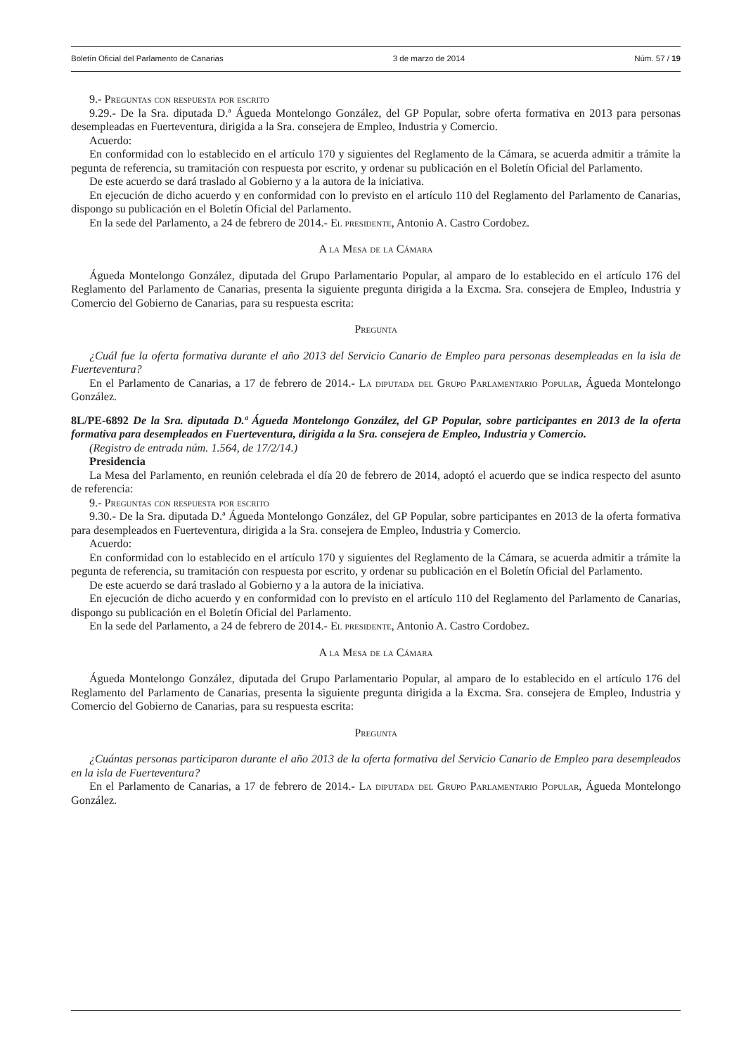Boletín Oficial del Parlamento de Canarias 3 de marzo de 2014 Núm. 57 / 19
9.- Preguntas con respuesta por escrito
9.29.- De la Sra. diputada D.ª Águeda Montelongo González, del GP Popular, sobre oferta formativa en 2013 para personas desempleadas en Fuerteventura, dirigida a la Sra. consejera de Empleo, Industria y Comercio.
Acuerdo:
En conformidad con lo establecido en el artículo 170 y siguientes del Reglamento de la Cámara, se acuerda admitir a trámite la pegunta de referencia, su tramitación con respuesta por escrito, y ordenar su publicación en el Boletín Oficial del Parlamento.
De este acuerdo se dará traslado al Gobierno y a la autora de la iniciativa.
En ejecución de dicho acuerdo y en conformidad con lo previsto en el artículo 110 del Reglamento del Parlamento de Canarias, dispongo su publicación en el Boletín Oficial del Parlamento.
En la sede del Parlamento, a 24 de febrero de 2014.- El presidente, Antonio A. Castro Cordobez.
A la Mesa de la Cámara
Águeda Montelongo González, diputada del Grupo Parlamentario Popular, al amparo de lo establecido en el artículo 176 del Reglamento del Parlamento de Canarias, presenta la siguiente pregunta dirigida a la Excma. Sra. consejera de Empleo, Industria y Comercio del Gobierno de Canarias, para su respuesta escrita:
Pregunta
¿Cuál fue la oferta formativa durante el año 2013 del Servicio Canario de Empleo para personas desempleadas en la isla de Fuerteventura?
En el Parlamento de Canarias, a 17 de febrero de 2014.- La diputada del Grupo Parlamentario Popular, Águeda Montelongo González.
8L/PE-6892 De la Sra. diputada D.ª Águeda Montelongo González, del GP Popular, sobre participantes en 2013 de la oferta formativa para desempleados en Fuerteventura, dirigida a la Sra. consejera de Empleo, Industria y Comercio.
(Registro de entrada núm. 1.564, de 17/2/14.)
Presidencia
La Mesa del Parlamento, en reunión celebrada el día 20 de febrero de 2014, adoptó el acuerdo que se indica respecto del asunto de referencia:
9.- Preguntas con respuesta por escrito
9.30.- De la Sra. diputada D.ª Águeda Montelongo González, del GP Popular, sobre participantes en 2013 de la oferta formativa para desempleados en Fuerteventura, dirigida a la Sra. consejera de Empleo, Industria y Comercio.
Acuerdo:
En conformidad con lo establecido en el artículo 170 y siguientes del Reglamento de la Cámara, se acuerda admitir a trámite la pegunta de referencia, su tramitación con respuesta por escrito, y ordenar su publicación en el Boletín Oficial del Parlamento.
De este acuerdo se dará traslado al Gobierno y a la autora de la iniciativa.
En ejecución de dicho acuerdo y en conformidad con lo previsto en el artículo 110 del Reglamento del Parlamento de Canarias, dispongo su publicación en el Boletín Oficial del Parlamento.
En la sede del Parlamento, a 24 de febrero de 2014.- El presidente, Antonio A. Castro Cordobez.
A la Mesa de la Cámara
Águeda Montelongo González, diputada del Grupo Parlamentario Popular, al amparo de lo establecido en el artículo 176 del Reglamento del Parlamento de Canarias, presenta la siguiente pregunta dirigida a la Excma. Sra. consejera de Empleo, Industria y Comercio del Gobierno de Canarias, para su respuesta escrita:
Pregunta
¿Cuántas personas participaron durante el año 2013 de la oferta formativa del Servicio Canario de Empleo para desempleados en la isla de Fuerteventura?
En el Parlamento de Canarias, a 17 de febrero de 2014.- La diputada del Grupo Parlamentario Popular, Águeda Montelongo González.